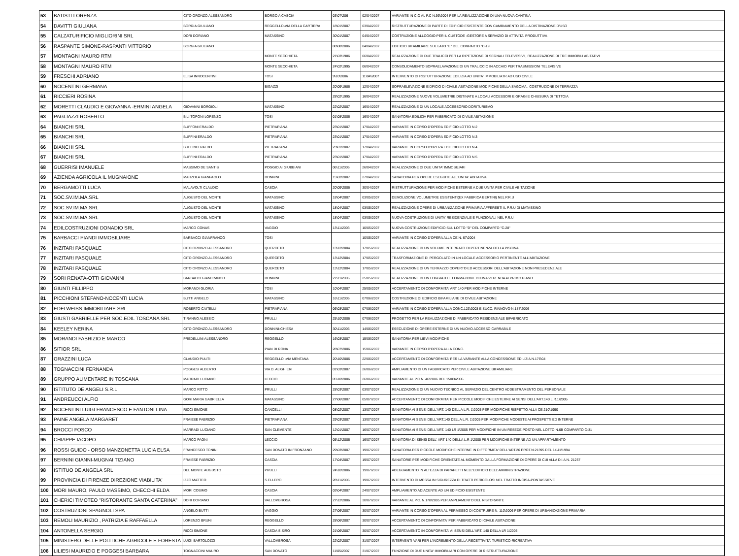| 53 | BATISTI LORENZA | CITO ORONZO ALESSANDRO | BORGO A CASCIA | 03\07\206 | 02\04\2007 | VARIANTE IN C.O AL P.C N.99\2004 PER LA REALIZZAZIONE DI UNA NUOVA CANTINA |
| 54 | DAVITTI GIULIANA | BORGIA GIULIANO | REGGELLO-VIA DELLA CARTIERA | 18\01\2007 | 03\04\2007 | RISTRUTTURAZIONE DI PARTE DI EDIFICIO ESISTENTE CON CAMBIAMENTO DELLA DISTINAZIONE D'USO |
| 55 | CALZATURIFICIO MIGLIORINI SRL | DORI DORIANO | MATASSINO | 30\01\2007 | 04\04\2007 | COSTRUZIONE ALLOGGIO PER IL CUSTODE -GESTORE A SERVIZIO DI ATTIVITA' PRODUTTIVA |
| 56 | RASPANTE SIMONE-RASPANTI VITTORIO | BORGIA GIULIANO | | 08\08\2006 | 04\04\2007 | EDIFICIO BIFAMILIARE SUL LATO "E" DEL COMPARTO "C-19 |
| 57 | MONTAGNI MAURO RTM | | MONTE SECCHIETA | 21\03\1986 | 06\04\2007 | REALIZZAZIONE DI DUE TRALICCI PER LA RIPETIZIONE DI SEGNALI TELEVESIVI , REALIZZAZIONE DI TRE IMMOBILI ABITATIVI |
| 58 | MONTAGNI MAURO RTM | | MONTE SECCHIETA | 24\02\1995 | 06\04\2007 | CONSOLIDAMENTO SOPRAELAVAZIONE DI UN TRALICCIO IN ACCAIO PER TRASMISSIONI TELEVISIVE |
| 59 | FRESCHI ADRIANO | ELISA INNOCENTINI | TOSI | 9\10\2006 | 11\04\2007 | INTERVENTO DI RISTUTTURAZIONE EDILIZIA AD UNITA' IMMOBILIATR AD USO CIVILE |
| 60 | NOCENTINI GERMANA | | BIGAZZI | 20\09\1986 | 12\04\2007 | SOPRAELEVAZIONE EIDFICIO DI CIVILE ABITAZIONE MODIFICHE DELLA SAGOMA , COSTRUZIONE DI TERRAZZA |
| 61 | RICCIERI ROSINA | | | 28\02\1995 | 16\04\2007 | REALIZZAZIONE NUOVE VOLUMETRIE DISTINATE A LOCALI ACCESSORI E GRAGI E CHIUSURA DI TETTOIA |
| 62 | MORETTI CLAUDIO E GIOVANNA -ERMINI ANGELA | GIOVANNI BORGIOLI | MATASSINO | 22\02\2007 | 16\04\2007 | REALIZZAZIONE DI UN LOCALE ACCESSORIO DORITURISMO |
| 63 | PAGLIAZZI ROBERTO | BILI TOPONI LORENZO | TOSI | 01\08\2006 | 16\04\2007 | SANATORIA EDILIZIA PER FABBRICATO DI CIVILE ABITAZIONE |
| 64 | BIANCHI SRL | BUFFONI ERALDO | PIETRAPIANA | 23\01\2007 | 17\04\2007 | VARIANTE IN CORSO D'OPERA EDIFICIO LOTTO N.2 |
| 65 | BIANCHI SRL | BUFFINI ERALDO | PIETRAPIANA | 23\01\2007 | 17\04\2007 | VARIANTE IN CORSO D'OPERA EDIFICIO LOTTO N.3 |
| 66 | BIANCHI SRL | BUFFINI ERALDO | PIETRAPIANA | 23\01\2007 | 17\04\2007 | VARIANTE IN CORSO D'OPERA EDIFICIO LOTTO N.4 |
| 67 | BIANCHI SRL | BUFFINI ERALDO | PIETRAPIANA | 23\01\2007 | 17\04\2007 | VARIANTE IN CORSO D'OPERA EDIFICIO LOTTO N.5 |
| 68 | GUERRISI IMANUELE | MASSIMO DE SANTIS | POGGIO AI GIUBBIANI | 06\11\2006 | 26\04\2007 | REALIZZAZIONE DI DUE UNITA' IMMOBILIARI |
| 69 | AZIENDA AGRICOLA IL MUGNAIONE | MARZOLA GIANPAOLO | DONNINI | 15\02\2007 | 27\04\2007 | SANATORIA PER OPERE ESEGUITE ALL'UNITA' ABITATIVA |
| 70 | BERGAMOTTI LUCA | MALAVOLTI CLAUDIO | CASCIA | 20\09\2006 | 30\04\2007 | RISTRUTTURAZIONE PER MODIFICHE ESTERNE A DUE UNITA PER CIVILE ABITAZIONE |
| 71 | SOC.SV.IM.MA.SRL | AUGUSTO DEL MONTE | MATASSINO | 18\04\2007 | 03\05\2007 | DEMOLIZIONE VOLUMETRIE ESISTENTI(EX FABBRICA BERTINI) NEL P.R.U |
| 72 | SOC.SV.IM.MA.SRL | AUGUSTO DEL MONTE | MATASSINO | 18\04\2007 | 03\05\2007 | REALIZZAZIONE OPERE DI URBANIZAZIONE PRIMARIA AFFEREBTI IL P.R.U DI MATASSINO |
| 73 | SOC.SV.IM.MA.SRL | AUGUSTO DEL MONTE | MATASSINO | 18\04\2007 | 03\05\2007 | NUOVA COSTRUZIONE DI UNITA' RESIDENZIALE E FUNZIONALI NEL P.R.U |
| 74 | EDILCOSTRUZIONI DONADIO SRL | MARCO CONAS | VAGGIO | 13\11\2003 | 10\05\2007 | NUOVA COSTRUZIONE EDIFICIO SUL LOTTO "D" DEL COMPARTO "C-28" |
| 75 | BARBACCI PIANDI IMMOBILIARE | BARBACCI GIANFRANCO | TOSI | | 10\05\2007 | VARIANTE IN CORSO D'OPERA ALLA CE N. 67\2004 |
| 76 | INZITARI PASQUALE | CITO ORONZO ALESSANDRO | QUERCETO | 13\12\2004 | 17\05\2007 | REALIZZAZIONE DI UN VOLUME INTERRATO DI PERTINENZA DELLA PISCINA |
| 77 | INZITARI PASQUALE | CITO ORONZO ALESSANDRO | QUERCETO | 13\12\2004 | 17\05\2007 | TRASFORMAZIONE DI PERGOLATO IN UN LOCALE ACCESSORIO PERTINENTE ALL'ABITAZIONE |
| 78 | INZITARI PASQUALE | CITO ORONZO ALESSANDRO | QUERCETO | 13\12\2004 | 17\05\2007 | REALIZZAZIONE DI UN TERRAZZO COPERTO ED ACCESSORI DELL'ABITAZIONE NON PRESEDENZIALE |
| 79 | SORI RENATA-OTTI GIOVANNI | BARBACCI GIANFRANCO | DONNINI | 27\11\2006 | 25\05\2007 | REALIZZAZIONE DI UN LOGGIATO E FORMAZIONE DI UNA VERENDA ALPRIMO PIANO |
| 80 | GIUNTI FILLIPPO | MORANDI GLORIA | TOSI | 10\04\2007 | 25\05\2007 | ACCERTAMENTO DI CONFORMITA' ART 140 PER MODIFICHE INTERNE |
| 81 | PICCHIONI STEFANO-NOCENTI LUCIA | BUTTI ANGELO | MATASSINO | 16\11\2006 | 07\06\2007 | COSTRUZIONE DI EDIFICIO BIFAMILIARE DI CIVILE ABITAZIONE |
| 82 | EDELWEISS IMMOBILIARE SRL | ROBERTO CAITELLI | PIETRAPIANA | 06\03\2007 | 07\06\2007 | VARIANTE IN CORSO D'OPERA ALLA CONC.123\2003 E SUCC. RINNOVO N.187\2006 |
| 83 | GIUSTI GABRIELLE PER SOC.EDIL TOSCANA SRL | TIRANNO ALESSIO | PRULLI | 25\10\2006 | 07\06\2007 | PROGETTO PER LA REALIZZAZIONE DI FABBRICATO RESIDENZIALE BIFABRICATO |
| 84 | KEELEY NERINA | CITO ORONZO ALESSANDRO | DONNINI-CHIESA | 30\11\2006 | 14\06\2007 | ESECUZIONE DI OPERE ESTERNE DI UN NUOVO ACCESSO CARRABILE |
| 85 | MORANDI FABRIZIO E MARCO | PREDELLINI ALESSANDRO | REGGELLO | 16\03\2007 | 15\06\2007 | SANATORIA PER LIEVI MODIFICHE |
| 86 | SITIOR SRL | | PIAN DI RONA | 28\07\2006 | 15\06\2007 | VARIANTE IN CORSO D'OPERA ALLA CONC. |
| 87 | GRAZZINI LUCA | CLAUDIO PULITI | REGGELLO -VIA MENTANA | 20\10\2006 | 22\06\2007 | ACCERTAMENTO DI CONFORMITA' PER LA VARIANTE ALLA CONCESSIONE EDILIZIA N.176\04 |
| 88 | TOGNACCINI FERNANDA | POGGESI ALBERTO | VIA D. ALIGHIERI | 01\03\2007 | 26\06\2007 | AMPLIAMENTO DI UN FABBRICATO PER CIVILE ABITAZIONE BIFAMILIARE |
| 89 | GRUPPO ALIMENTARE IN TOSCANA | MARRADI LUCIANO | LECCIO | 05\10\2006 | 26\06\2007 | VARIANTE AL P.C N. 46\2006 DEL 15\03\2006 |
| 90 | ISTITUTO DE ANGELI S.R.L | MARCO RITTO | PRULLI | 28\03\2007 | 03\07\2007 | REALIZZAZIONE DI UN NUOVO TECNICO AL SERVIZIO DEL CENTRO ADDESTRAMENTO DEL PERSONALE |
| 91 | ANDREUCCI ALFIO | GORI MARIA GABRIELLA | MATASSINO | 27\06\2007 | 05\07\2007 | ACCERTAMENTO DI CONFORMITA' PER PICCOLE MODIFICHE ESTERNE AI SENSI DELL'ART.140 L.R.1\2005 |
| 92 | NOCENTINI LUIGI FRANCESCO E FANTONI LINA | RICCI SIMONE | CANCELLI | 08\02\2007 | 13\07\2007 | SANATORIA AI SENSI DELL'ART. 140 DELLA L.R. 1\2005 PER MODIFICHE RISPETTO ALLA CE 210\1990 |
| 93 | PAINE ANGELA MARGARET | FRAIESE FABRIZIO | PIETRAPIANA | 29\03\2007 | 13\07\2007 | SANATORIA AI SENSI DELL'ART.140 DELLA L.R. 1\2005 PER MODIFICHE MODESTE AI PROSPETTI ED INTERNE |
| 94 | BROCCI FOSCO | MARRADI LUCIANO | SAN CLEMENTE | 12\01\2007 | 16\07\2007 | SANATORIA AI SENSI DELL'ART. 140 LR 1\2005 PER MODIFICHE IN UN RESEDE POSTO NEL LOTTO N.6B COMPARTO C-31 |
| 95 | CHIAPPE IACOPO | MARCO PAGNI | LECCIO | 05\12\2006 | 16\07\2007 | SANATORIA DI SENSI DELL' ART 140 DELLA L.R 1\2005 PER MODIFICHE INTERNE AD UN APPARTAMENTO |
| 96 | ROSSI GUIDO - ORSO MANZONETTA LUCIA ELSA | FRANCESCO TONINI | SAN DONATO IN FRONZANO | 29\03\2007 | 19\07\2007 | SANATORIA PER PICCOLE MODIFICHE INTERNE IN DIFFORMITA' DELL'ART.26 PROT.N.21395 DEL 14\11\1994 |
| 97 | BERNINI GIANNI-MUGNAI TIZIANO | FRAIESE FABRIZIO | CASCIA | 17\04\2007 | 19\07\2007 | SANATORIE PER MODIFICHE ORIENTATE AL MOMENTO DALLA FORMAZIONE DI OPERE DI CUI ALLA D.I.A N. 21257 |
| 98 | ISTITUO DE ANGELA SRL | DEL MONTE AUGUSTO | PRULLI | 24\10\2006 | 19\07\2007 | ADEGUAMENTO IN ALTEZZA DI PARAPETTI NELL'EDIFICIO DELL'AMMINISTRAZIONE |
| 99 | PROVINCIA DI FIRENZE DIREZIONE VIABILITA' | IZZO MATTEO | S.ELLERO | 28\11\2006 | 19\07\2007 | INTERVENTO DI MESSA IN SIGUREZZA DI TRATTI PERICOLOSI NEL TRATTO INCISA-PONTASSIEVE |
| 100 | MORI MAURO, PAULO MASSIMO, CHECCHI ELDA | MORI COSIMO | CASCIA | 03\04\2007 | 24\07\2007 | AMPLIAMENTO ADIACENTE AD UN EDIFICIO ESISTENTE |
| 101 | CHERICI TIMOTEO "RISTORANTE SANTA CATERINA" | DORI DORIANO | VALLOMBROSA | 27\12\2006 | 30\07\2007 | VARIANTE AL P.C. N.178\2005 PER AMPLIAMENTO DEL RISTORANTE |
| 102 | COSTRUZIONI SPAGNOLI SPA | ANGELO BUTTI | VAGGIO | 27\06\2007 | 30\07\2007 | VARIANTE IN CORSO D'OPERA AL PERMESSO DI COSTRUIRE N. 110\2006 PER OPERE DI URBANIZAZIONE PRIMARIA |
| 103 | REMOLI MAURIZIO , PATRIZIA E RAFFAELLA | LORENZO BRUNI | REGGELLO | 28\06\2007 | 30\07\2007 | ACCERTAMENTO DI CINFORMITA' PER FABBRICATO DI CIVILE ABITAZIONE |
| 104 | ANTONELLA SERGIO | RICCI SIMONE | CASCIA S.SIRO | 21\06\2007 | 30\07\2007 | ACCERTAMENTO IN CONFORMITA' AI SENSI DELL'ART. 140 DELLA LR 1\2005 |
| 105 | MINISTERO DELLE POLITICHE AGRICOLE E FORESTA | LUIGI BARTOLOZZI | VALLOMBROSA | 22\02\2007 | 31\07\2007 | INTERVENTI VARI PER L'INCREMENTO DELLA RECETTIVITA' TURISTICO-RICREATIVA |
| 106 | LILIESI MAURIZIO E POGGESI BARBARA | TOGNACCINI MAURO | SAN DONATO | 11\05\2007 | 31\07\2007 | FUNZIONE DI DUE UNITA' IMMOBILIARI CON OPERE DI RISTRUTTURAZIONE |